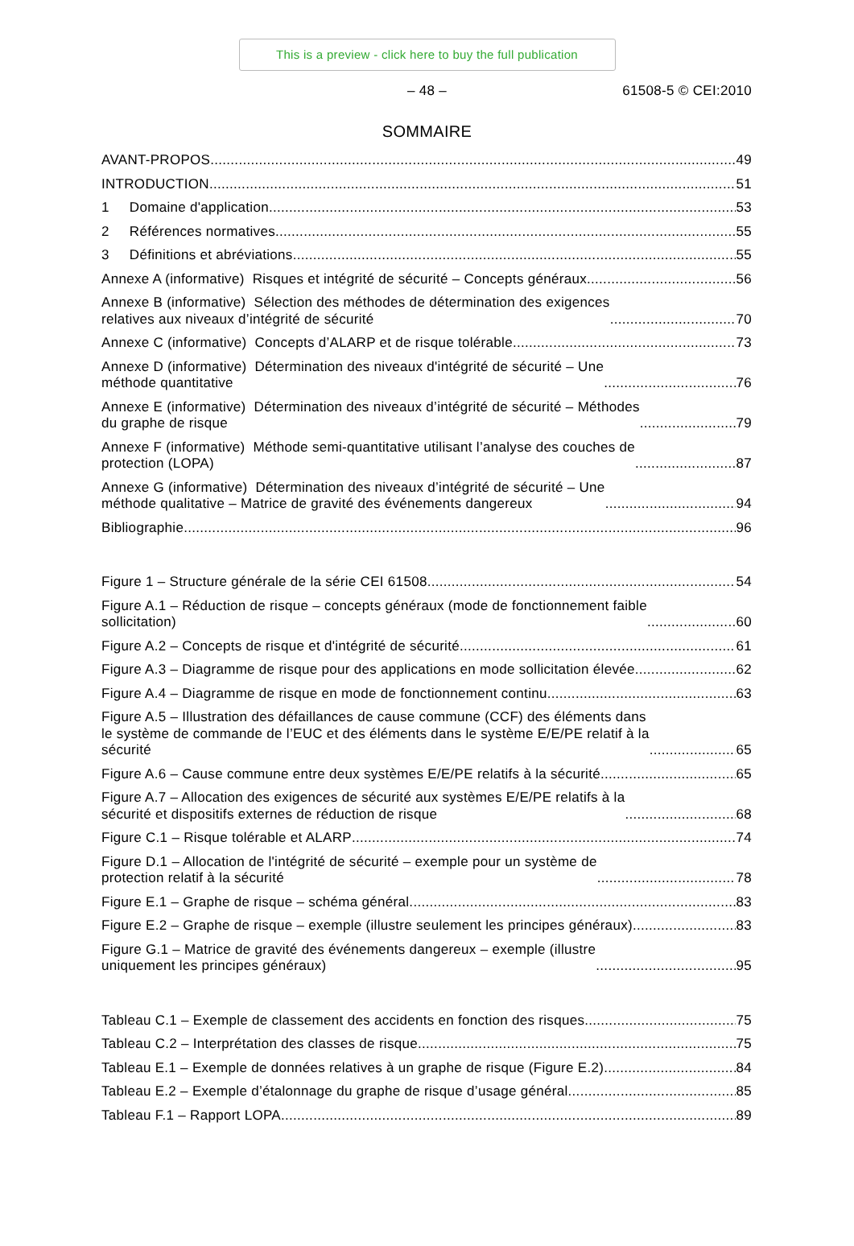This is a preview - click here to buy the full publication
– 48 –
61508-5 © CEI:2010
SOMMAIRE
AVANT-PROPOS 49
INTRODUCTION 51
1 Domaine d'application 53
2 Références normatives 55
3 Définitions et abréviations 55
Annexe A (informative) Risques et intégrité de sécurité – Concepts généraux 56
Annexe B (informative) Sélection des méthodes de détermination des exigences
relatives aux niveaux d’intégrité de sécurité 70
Annexe C (informative) Concepts d’ALARP et de risque tolérable 73
Annexe D (informative) Détermination des niveaux d'intégrité de sécurité – Une
méthode quantitative 76
Annexe E (informative) Détermination des niveaux d’intégrité de sécurité – Méthodes
du graphe de risque 79
Annexe F (informative) Méthode semi-quantitative utilisant l’analyse des couches de
protection (LOPA) 87
Annexe G (informative) Détermination des niveaux d’intégrité de sécurité – Une
méthode qualitative – Matrice de gravité des événements dangereux 94
Bibliographie 96
Figure 1 – Structure générale de la série CEI 61508 54
Figure A.1 – Réduction de risque – concepts généraux (mode de fonctionnement faible
sollicitation) 60
Figure A.2 – Concepts de risque et d'intégrité de sécurité 61
Figure A.3 – Diagramme de risque pour des applications en mode sollicitation élevée 62
Figure A.4 – Diagramme de risque en mode de fonctionnement continu 63
Figure A.5 – Illustration des défaillances de cause commune (CCF) des éléments dans
le système de commande de l’EUC et des éléments dans le système E/E/PE relatif à la
sécurité 65
Figure A.6 – Cause commune entre deux systèmes E/E/PE relatifs à la sécurité 65
Figure A.7 – Allocation des exigences de sécurité aux systèmes E/E/PE relatifs à la
sécurité et dispositifs externes de réduction de risque 68
Figure C.1 – Risque tolérable et ALARP 74
Figure D.1 – Allocation de l'intégrité de sécurité – exemple pour un système de
protection relatif à la sécurité 78
Figure E.1 – Graphe de risque – schéma général 83
Figure E.2 – Graphe de risque – exemple (illustre seulement les principes généraux) 83
Figure G.1 – Matrice de gravité des événements dangereux – exemple (illustre
uniquement les principes généraux) 95
Tableau C.1 – Exemple de classement des accidents en fonction des risques 75
Tableau C.2 – Interprétation des classes de risque 75
Tableau E.1 – Exemple de données relatives à un graphe de risque (Figure E.2) 84
Tableau E.2 – Exemple d’étalonnage du graphe de risque d’usage général 85
Tableau F.1 – Rapport LOPA 89